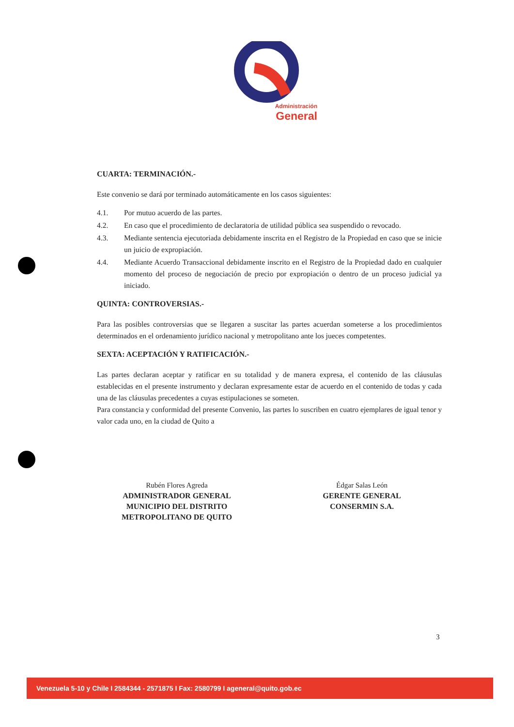Administración
General
CUARTA: TERMINACIÓN.-
Este convenio se dará por terminado automáticamente en los casos siguientes:
4.1. Por mutuo acuerdo de las partes.
4.2. En caso que el procedimiento de declaratoria de utilidad pública sea suspendido o revocado.
4.3. Mediante sentencia ejecutoriada debidamente inscrita en el Registro de la Propiedad en caso que se inicie un juicio de expropiación.
4.4. Mediante Acuerdo Transaccional debidamente inscrito en el Registro de la Propiedad dado en cualquier momento del proceso de negociación de precio por expropiación o dentro de un proceso judicial ya iniciado.
QUINTA: CONTROVERSIAS.-
Para las posibles controversias que se llegaren a suscitar las partes acuerdan someterse a los procedimientos determinados en el ordenamiento jurídico nacional y metropolitano ante los jueces competentes.
SEXTA: ACEPTACIÓN Y RATIFICACIÓN.-
Las partes declaran aceptar y ratificar en su totalidad y de manera expresa, el contenido de las cláusulas establecidas en el presente instrumento y declaran expresamente estar de acuerdo en el contenido de todas y cada una de las cláusulas precedentes a cuyas estipulaciones se someten.
Para constancia y conformidad del presente Convenio, las partes lo suscriben en cuatro ejemplares de igual tenor y valor cada uno, en la ciudad de Quito a
Rubén Flores Agreda
ADMINISTRADOR GENERAL
MUNICIPIO DEL DISTRITO
METROPOLITANO DE QUITO
Édgar Salas León
GERENTE GENERAL
CONSERMIN S.A.
3
Venezuela 5-10 y Chile I 2584344 - 2571875 I Fax: 2580799 I ageneral@quito.gob.ec